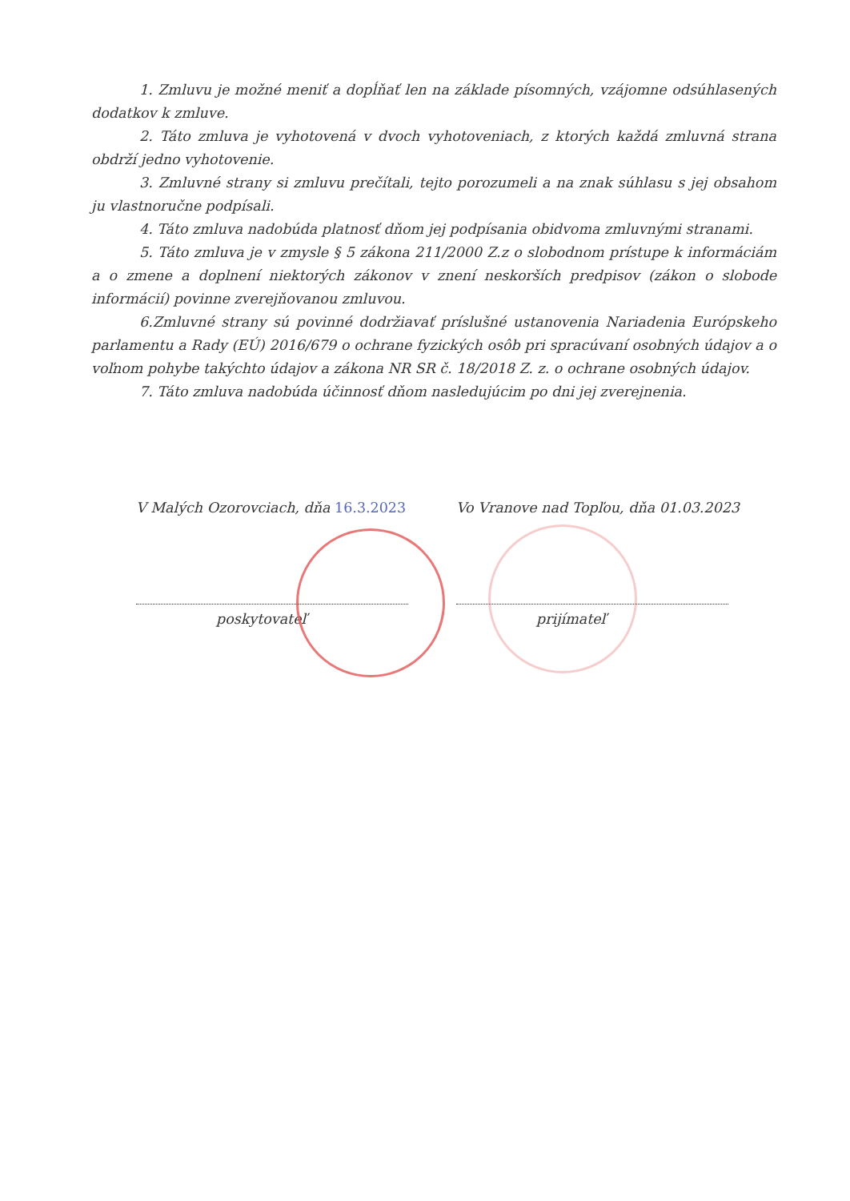1. Zmluvu je možné meniť a dopĺňať len na základe písomných, vzájomne odsúhlasených dodatkov k zmluve.
2. Táto zmluva je vyhotovená v dvoch vyhotoveniach, z ktorých každá zmluvná strana obdrží jedno vyhotovenie.
3. Zmluvné strany si zmluvu prečítali, tejto porozumeli a na znak súhlasu s jej obsahom ju vlastnoručne podpísali.
4. Táto zmluva nadobúda platnosť dňom jej podpísania obidvoma zmluvnými stranami.
5. Táto zmluva je v zmysle § 5 zákona 211/2000 Z.z o slobodnom prístupe k informáciám a o zmene a doplnení niektorých zákonov v znení neskorších predpisov (zákon o slobode informácií) povinne zverejňovanou zmluvou.
6.Zmluvné strany sú povinné dodržiavať príslušné ustanovenia Nariadenia Európskeho parlamentu a Rady (EÚ) 2016/679 o ochrane fyzických osôb pri spracúvaní osobných údajov a o voľnom pohybe takýchto údajov a zákona NR SR č. 18/2018 Z. z. o ochrane osobných údajov.
7. Táto zmluva nadobúda účinnosť dňom nasledujúcim po dni jej zverejnenia.
V Malých Ozorovciach, dňa 16.3.2023
poskytovateľ
Vo Vranove nad Topľou, dňa 01.03.2023
prijímateľ